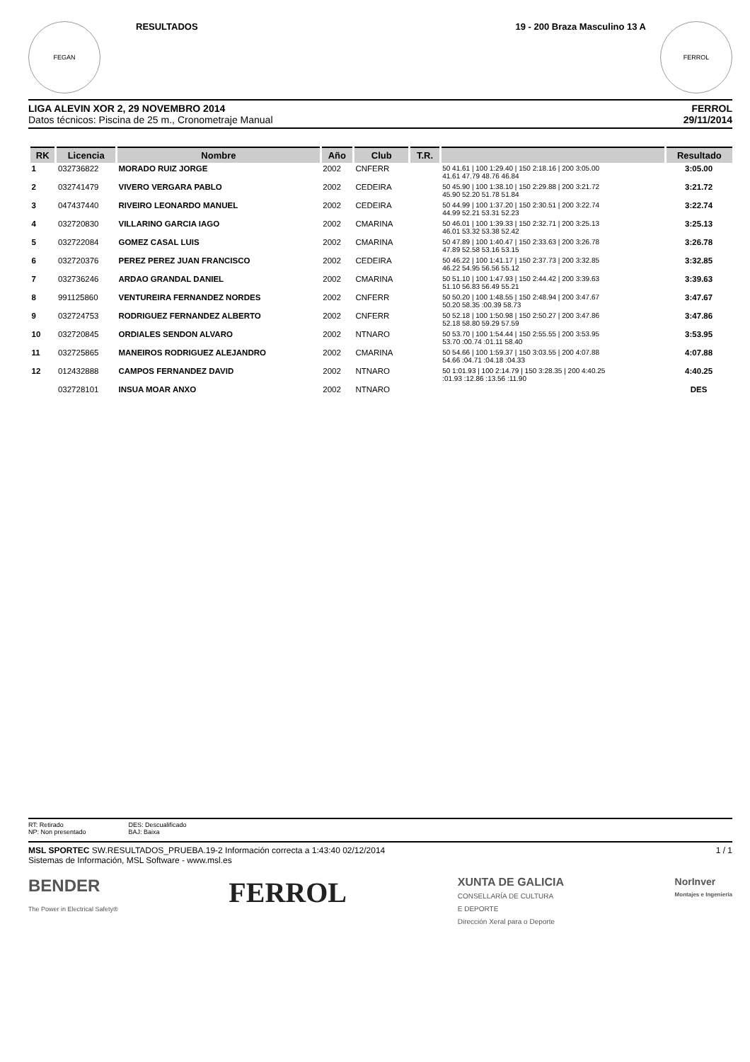FEGAN
RESULTADOS
19 - 200 Braza Masculino 13 A
FERROL
LIGA ALEVIN XOR 2, 29 NOVEMBRO 2014
Datos técnicos: Piscina de 25 m., Cronometraje Manual
FERROL
29/11/2014
| RK | Licencia | Nombre | Año | Club | T.R. | | Resultado |
| --- | --- | --- | --- | --- | --- | --- | --- |
| 1 | 032736822 | MORADO RUIZ JORGE | 2002 | CNFERR | | 50 41.61 / 100 1:29.40 / 150 2:18.16 / 200 3:05.00 41.61 47.79 48.76 46.84 | 3:05.00 |
| 2 | 032741479 | VIVERO VERGARA PABLO | 2002 | CEDEIRA | | 50 45.90 / 100 1:38.10 / 150 2:29.88 / 200 3:21.72 45.90 52.20 51.78 51.84 | 3:21.72 |
| 3 | 047437440 | RIVEIRO LEONARDO MANUEL | 2002 | CEDEIRA | | 50 44.99 / 100 1:37.20 / 150 2:30.51 / 200 3:22.74 44.99 52.21 53.31 52.23 | 3:22.74 |
| 4 | 032720830 | VILLARINO GARCIA IAGO | 2002 | CMARINA | | 50 46.01 / 100 1:39.33 / 150 2:32.71 / 200 3:25.13 46.01 53.32 53.38 52.42 | 3:25.13 |
| 5 | 032722084 | GOMEZ CASAL LUIS | 2002 | CMARINA | | 50 47.89 / 100 1:40.47 / 150 2:33.63 / 200 3:26.78 47.89 52.58 53.16 53.15 | 3:26.78 |
| 6 | 032720376 | PEREZ PEREZ JUAN FRANCISCO | 2002 | CEDEIRA | | 50 46.22 / 100 1:41.17 / 150 2:37.73 / 200 3:32.85 46.22 54.95 56.56 55.12 | 3:32.85 |
| 7 | 032736246 | ARDAO GRANDAL DANIEL | 2002 | CMARINA | | 50 51.10 / 100 1:47.93 / 150 2:44.42 / 200 3:39.63 51.10 56.83 56.49 55.21 | 3:39.63 |
| 8 | 991125860 | VENTUREIRA FERNANDEZ NORDES | 2002 | CNFERR | | 50 50.20 / 100 1:48.55 / 150 2:48.94 / 200 3:47.67 50.20 58.35 :00.39 58.73 | 3:47.67 |
| 9 | 032724753 | RODRIGUEZ FERNANDEZ ALBERTO | 2002 | CNFERR | | 50 52.18 / 100 1:50.98 / 150 2:50.27 / 200 3:47.86 52.18 58.80 59.29 57.59 | 3:47.86 |
| 10 | 032720845 | ORDIALES SENDON ALVARO | 2002 | NTNARO | | 50 53.70 / 100 1:54.44 / 150 2:55.55 / 200 3:53.95 53.70 :00.74 :01.11 58.40 | 3:53.95 |
| 11 | 032725865 | MANEIROS RODRIGUEZ ALEJANDRO | 2002 | CMARINA | | 50 54.66 / 100 1:59.37 / 150 3:03.55 / 200 4:07.88 54.66 :04.71 :04.18 :04.33 | 4:07.88 |
| 12 | 012432888 | CAMPOS FERNANDEZ DAVID | 2002 | NTNARO | | 50 1:01.93 / 100 2:14.79 / 150 3:28.35 / 200 4:40.25 :01.93 :12.86 :13.56 :11.90 | 4:40.25 |
| | 032728101 | INSUA MOAR ANXO | 2002 | NTNARO | | | DES |
RT: Retirado
NP: Non presentado
DES: Descualificado
BAJ: Baixa
MSL SPORTEC SW.RESULTADOS_PRUEBA.19-2 Información correcta a 1:43:40 02/12/2014
Sistemas de Información, MSL Software - www.msl.es
1 / 1
BENDER
The Power in Electrical Safety® FERROL XUNTA DE GALICIA
CONSELLARÍA DE CULTURA
E DEPORTE
Dirección Xeral para o Deporte NorInver
Montajes e Ingeniería